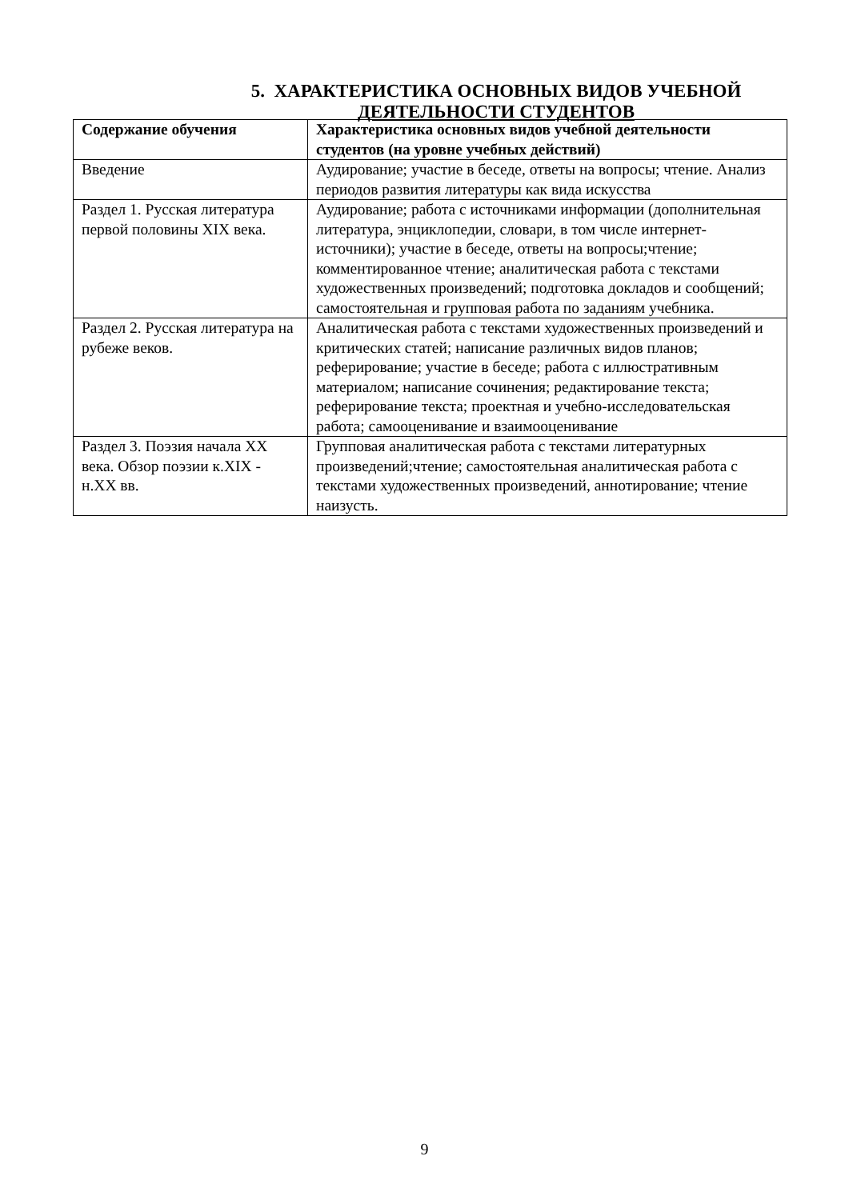5. ХАРАКТЕРИСТИКА ОСНОВНЫХ ВИДОВ УЧЕБНОЙ ДЕЯТЕЛЬНОСТИ СТУДЕНТОВ
| Содержание обучения | Характеристика основных видов учебной деятельности студентов (на уровне учебных действий) |
| --- | --- |
| Введение | Аудирование; участие в беседе, ответы на вопросы; чтение. Анализ периодов развития литературы как вида искусства |
| Раздел 1. Русская литература первой половины XIX века. | Аудирование; работа с источниками информации (дополнительная литература, энциклопедии, словари, в том числе интернет-источники); участие в беседе, ответы на вопросы;чтение; комментированное чтение; аналитическая работа с текстами художественных произведений; подготовка докладов и сообщений; самостоятельная и групповая работа по заданиям учебника. |
| Раздел 2. Русская литература на рубеже веков. | Аналитическая работа с текстами художественных произведений и критических статей; написание различных видов планов; реферирование; участие в беседе; работа с иллюстративным материалом; написание сочинения; редактирование текста; реферирование текста; проектная и учебно-исследовательская работа; самооценивание и взаимооценивание |
| Раздел 3. Поэзия начала XX века. Обзор поэзии к.XIX - н.XX вв. | Групповая аналитическая работа с текстами литературных произведений;чтение; самостоятельная аналитическая работа с текстами художественных произведений, аннотирование; чтение наизусть. |
9